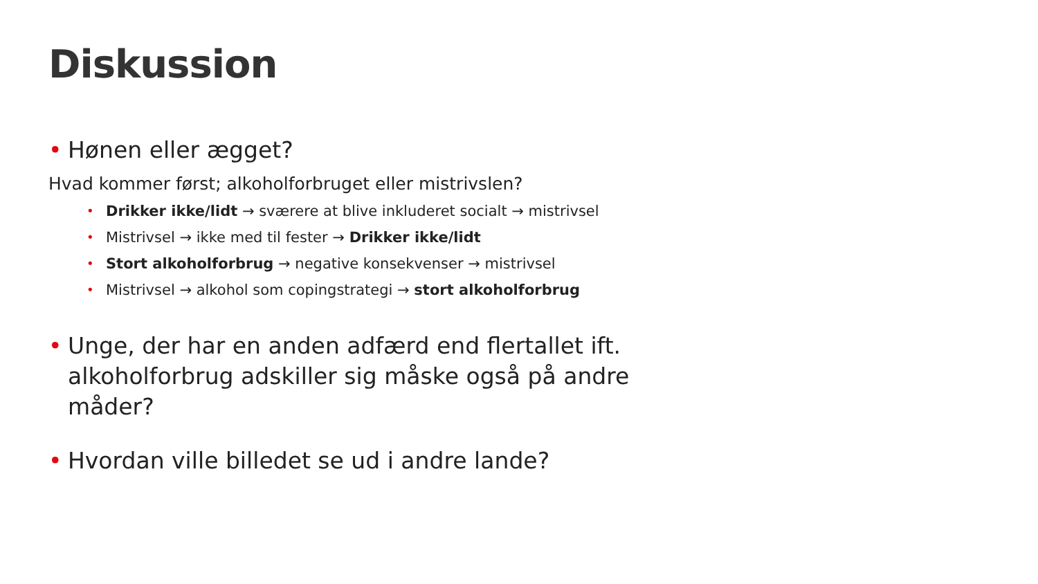Diskussion
• Hønen eller ægget?
Hvad kommer først; alkoholforbruget eller mistrivslen?
• Drikker ikke/lidt → sværere at blive inkluderet socialt → mistrivsel
• Mistrivsel → ikke med til fester → Drikker ikke/lidt
• Stort alkoholforbrug → negative konsekvenser → mistrivsel
• Mistrivsel → alkohol som copingstrategi → stort alkoholforbrug
• Unge, der har en anden adfærd end flertallet ift. alkoholforbrug adskiller sig måske også på andre måder?
• Hvordan ville billedet se ud i andre lande?